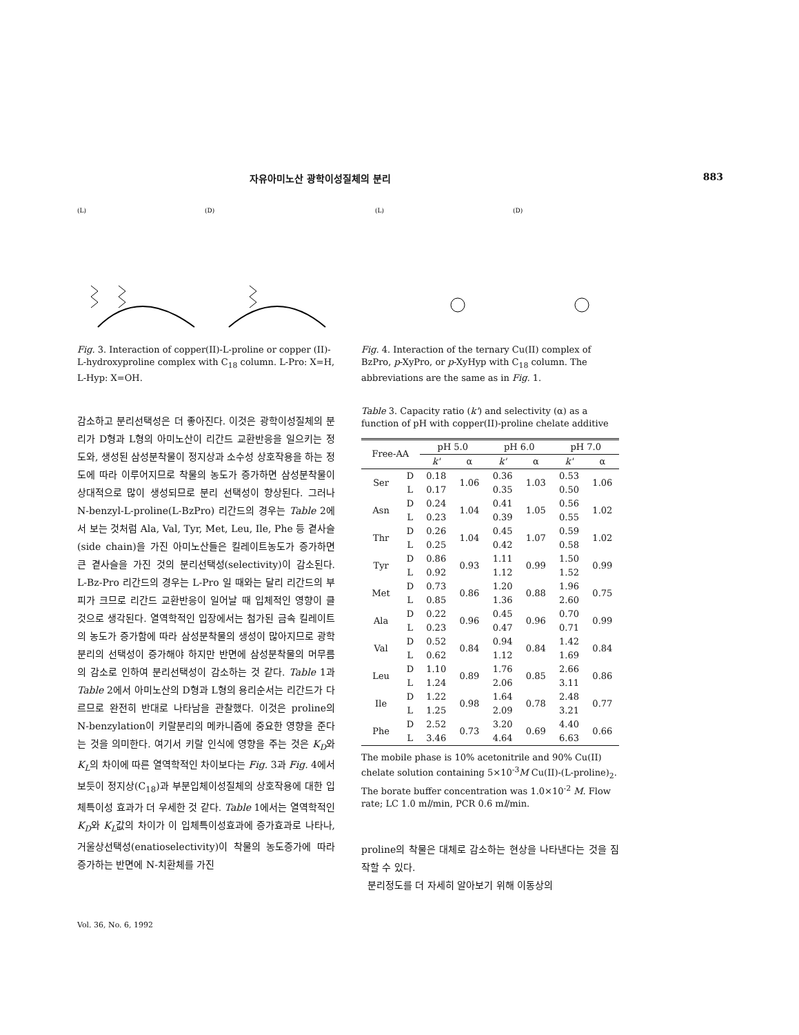자유아미노산 광학이성질체의 분리 883
(L)
(D)
Fig. 3. Interaction of copper(II)-L-proline or copper (II)-L-hydroxyproline complex with C<sub>18</sub> column. L-Pro: X=H, L-Hyp: X=OH.
감소하고 분리선택성은 더 좋아진다. 이것은 광학이성질체의 분리가 D형과 L형의 아미노산이 리간드 교환반응을 일으키는 정도와, 생성된 삼성분착물이 정지상과 소수성 상호작용을 하는 정도에 따라 이루어지므로 착물의 농도가 증가하면 삼성분착물이 상대적으로 많이 생성되므로 분리 선택성이 향상된다. 그러나 N-benzyl-L-proline(L-BzPro) 리간드의 경우는 Table 2에서 보는 것처럼 Ala, Val, Tyr, Met, Leu, Ile, Phe 등 곁사슬(side chain)을 가진 아미노산들은 킬레이트농도가 증가하면 큰 곁사슬을 가진 것의 분리선택성(selectivity)이 감소된다. L-Bz-Pro 리간드의 경우는 L-Pro 일 때와는 달리 리간드의 부피가 크므로 리간드 교환반응이 일어날 때 입체적인 영향이 클 것으로 생각된다. 열역학적인 입장에서는 첨가된 금속 킬레이트의 농도가 증가함에 따라 삼성분착물의 생성이 많아지므로 광학분리의 선택성이 증가해야 하지만 반면에 삼성분착물의 머무름의 감소로 인하여 분리선택성이 감소하는 것 같다. Table 1과 Table 2에서 아미노산의 D형과 L형의 용리순서는 리간드가 다르므로 완전히 반대로 나타남을 관찰했다. 이것은 proline의 N-benzylation이 키랄분리의 메카니즘에 중요한 영향을 준다는 것을 의미한다. 여기서 키랄 인식에 영향을 주는 것은 K<sub>D</sub>와 K<sub>L</sub>의 차이에 따른 열역학적인 차이보다는 Fig. 3과 Fig. 4에서 보듯이 정지상(C<sub>18</sub>)과 부분입체이성질체의 상호작용에 대한 입체특이성 효과가 더 우세한 것 같다. Table 1에서는 열역학적인 K<sub>D</sub>와 K<sub>L</sub>값의 차이가 이 입체특이성효과에 증가효과로 나타나, 거울상선택성(enatioselectivity)이 착물의 농도증가에 따라 증가하는 반면에 N-치환체를 가진
(L)
(D)
Fig. 4. Interaction of the ternary Cu(II) complex of BzPro, p-XyPro, or p-XyHyp with C<sub>18</sub> column. The abbreviations are the same as in Fig. 1.
Table 3. Capacity ratio (k') and selectivity (α) as a function of pH with copper(II)-proline chelate additive
| Free-AA | | pH 5.0 | | pH 6.0 | | pH 7.0 | |
| --- | --- | --- | --- | --- | --- | --- | --- |
| | | k' | α | k' | α | k' | α |
| Ser | D | 0.18 | 1.06 | 0.36 | 1.03 | 0.53 | 1.06 |
| | L | 0.17 | | 0.35 | | 0.50 | |
| Asn | D | 0.24 | 1.04 | 0.41 | 1.05 | 0.56 | 1.02 |
| | L | 0.23 | | 0.39 | | 0.55 | |
| Thr | D | 0.26 | 1.04 | 0.45 | 1.07 | 0.59 | 1.02 |
| | L | 0.25 | | 0.42 | | 0.58 | |
| Tyr | D | 0.86 | 0.93 | 1.11 | 0.99 | 1.50 | 0.99 |
| | L | 0.92 | | 1.12 | | 1.52 | |
| Met | D | 0.73 | 0.86 | 1.20 | 0.88 | 1.96 | 0.75 |
| | L | 0.85 | | 1.36 | | 2.60 | |
| Ala | D | 0.22 | 0.96 | 0.45 | 0.96 | 0.70 | 0.99 |
| | L | 0.23 | | 0.47 | | 0.71 | |
| Val | D | 0.52 | 0.84 | 0.94 | 0.84 | 1.42 | 0.84 |
| | L | 0.62 | | 1.12 | | 1.69 | |
| Leu | D | 1.10 | 0.89 | 1.76 | 0.85 | 2.66 | 0.86 |
| | L | 1.24 | | 2.06 | | 3.11 | |
| Ile | D | 1.22 | 0.98 | 1.64 | 0.78 | 2.48 | 0.77 |
| | L | 1.25 | | 2.09 | | 3.21 | |
| Phe | D | 2.52 | 0.73 | 3.20 | 0.69 | 4.40 | 0.66 |
| | L | 3.46 | | 4.64 | | 6.63 | |
The mobile phase is 10% acetonitrile and 90% Cu(II) chelate solution containing 5×10<sup>-3</sup>M Cu(II)-(L-proline)<sub>2</sub>. The borate buffer concentration was 1.0×10<sup>-2</sup> M. Flow rate; LC 1.0 ml/min, PCR 0.6 ml/min.
proline의 착물은 대체로 감소하는 현상을 나타낸다는 것을 짐작할 수 있다.
분리정도를 더 자세히 알아보기 위해 이동상의
Vol. 36, No. 6, 1992